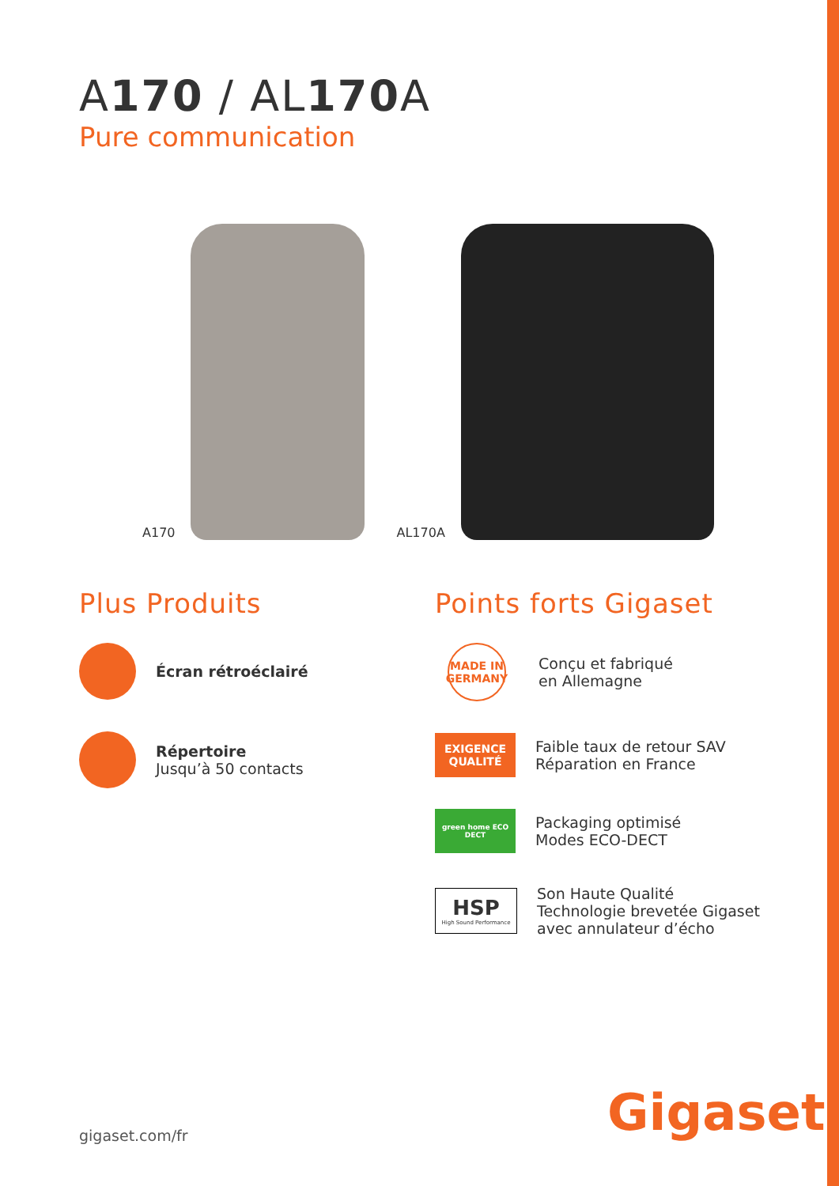A170 / AL170 A
Pure communication
A170
AL170A
Plus Produits
Écran rétroéclairé
Répertoire
Jusqu’à 50 contacts
Points forts Gigaset
MADE IN GERMANY
Conçu et fabriqué
en Allemagne
EXIGENCE QUALITÉ
Faible taux de retour SAV
Réparation en France
green home ECO DECT
Packaging optimisé
Modes ECO-DECT
HSP
High Sound Performance
Son Haute Qualité
Technologie brevetée Gigaset
avec annulateur d’écho
gigaset.com/fr Gigaset